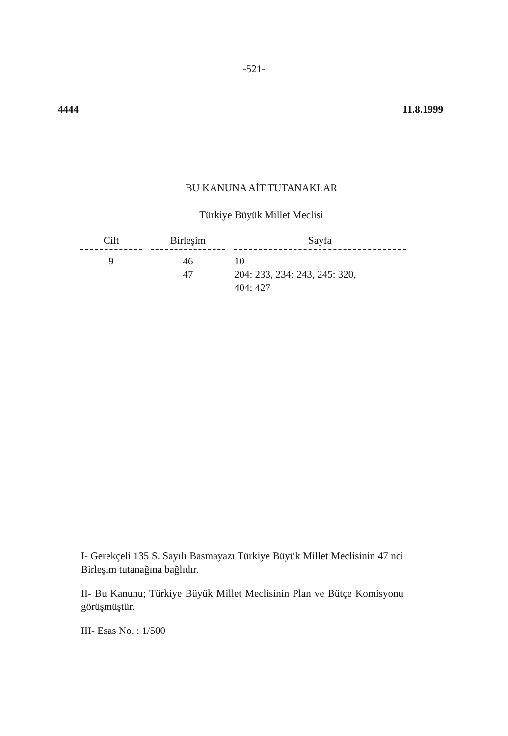-521-
4444 11.8.1999
BU KANUNA AİT TUTANAKLAR
Türkiye Büyük Millet Meclisi
| Cilt | | Birleşim | | Sayfa |
| --- | --- | --- | --- | --- |
| 9 | | 46 | | 10 |
| | | 47 | | 204: 233, 234: 243, 245: 320, 404: 427 |
I- Gerekçeli 135 S. Sayılı Basmayazı Türkiye Büyük Millet Meclisinin 47 nci Birleşim tutanağına bağlıdır.
II- Bu Kanunu; Türkiye Büyük Millet Meclisinin Plan ve Bütçe Komisyonu görüşmüştür.
III- Esas No. : 1/500